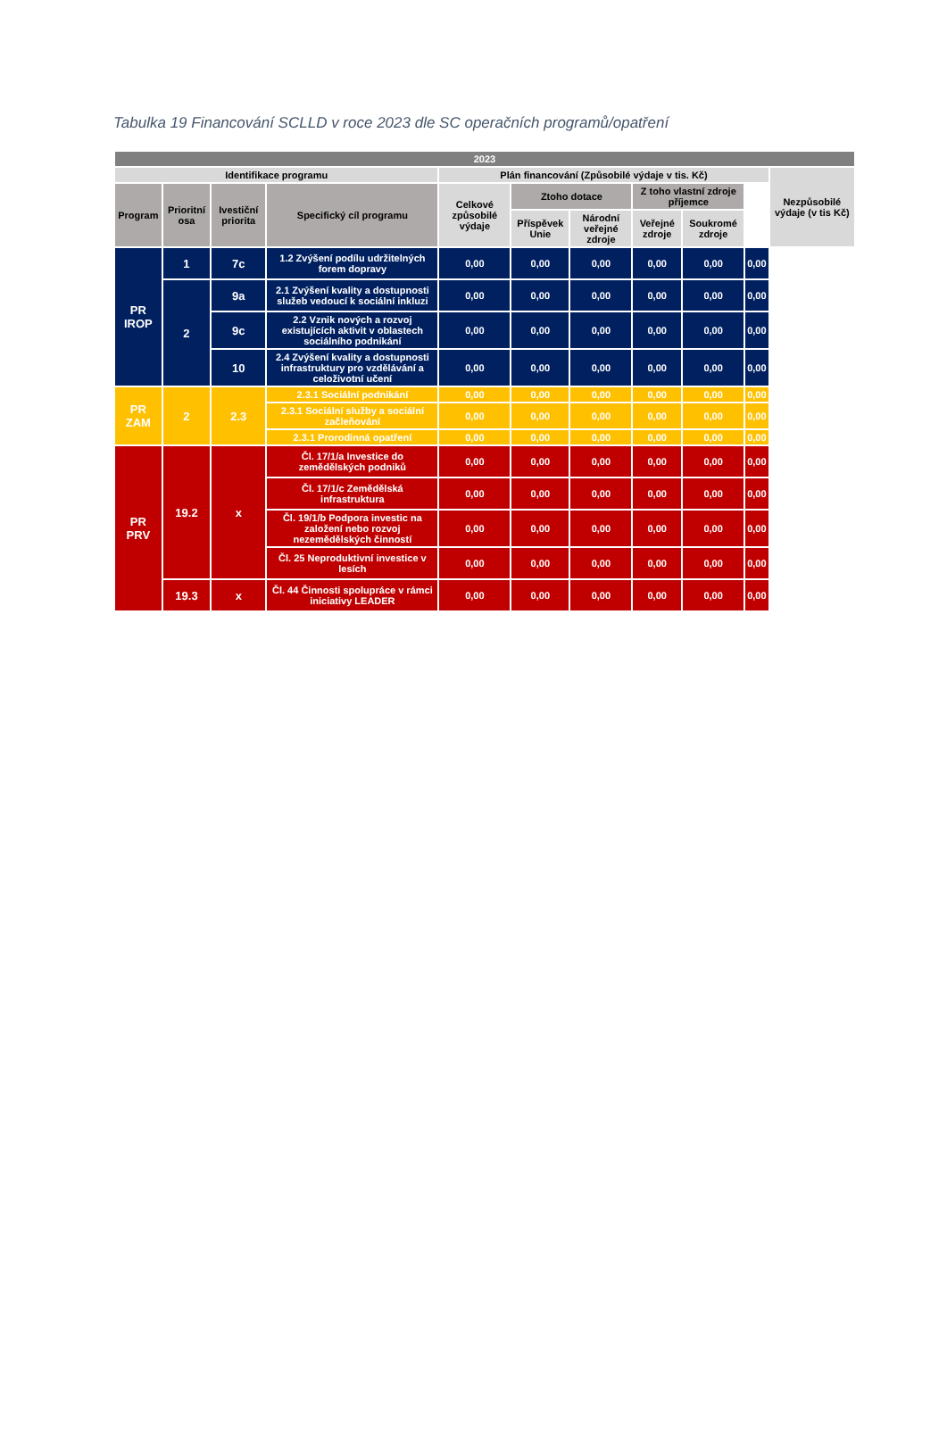Tabulka 19 Financování SCLLD v roce 2023 dle SC operačních programů/opatření
| 2023 | | | | | | | | | | |
| --- | --- | --- | --- | --- | --- | --- | --- | --- | --- | --- |
| Identifikace programu | | | | Plán financování (Způsobilé výdaje v tis. Kč) | | | | | | Nezpůsobilé výdaje (v tis Kč) |
| Program | Prioritní osa | Ivestiční priorita | Specifický cíl programu | Celkové způsobilé výdaje | Ztoho dotace | | Z toho vlastní zdroje příjemce | | | |
| | | | | | Příspěvek Unie | Národní veřejné zdroje | Veřejné zdroje | Soukromé zdroje | | |
| PR IROP | 1 | 7c | 1.2 Zvýšení podílu udržitelných forem dopravy | 0,00 | 0,00 | 0,00 | 0,00 | 0,00 | 0,00 | |
| | 2 | 9a | 2.1 Zvýšení kvality a dostupnosti služeb vedoucí k sociální inkluzi | 0,00 | 0,00 | 0,00 | 0,00 | 0,00 | 0,00 | |
| | | 9c | 2.2 Vznik nových a rozvoj existujících aktivit v oblastech sociálního podnikání | 0,00 | 0,00 | 0,00 | 0,00 | 0,00 | 0,00 | |
| | | 10 | 2.4 Zvýšení kvality a dostupnosti infrastruktury pro vzdělávání a celoživotní učení | 0,00 | 0,00 | 0,00 | 0,00 | 0,00 | 0,00 | |
| PR ZAM | 2 | 2.3 | 2.3.1 Sociální podnikání | 0,00 | 0,00 | 0,00 | 0,00 | 0,00 | 0,00 | |
| | | | 2.3.1 Sociální služby a sociální začleňování | 0,00 | 0,00 | 0,00 | 0,00 | 0,00 | 0,00 | |
| | | | 2.3.1 Prorodinná opatření | 0,00 | 0,00 | 0,00 | 0,00 | 0,00 | 0,00 | |
| PR PRV | 19.2 | x | Čl. 17/1/a Investice do zemědělských podniků | 0,00 | 0,00 | 0,00 | 0,00 | 0,00 | 0,00 | |
| | | | Čl. 17/1/c Zemědělská infrastruktura | 0,00 | 0,00 | 0,00 | 0,00 | 0,00 | 0,00 | |
| | | | Čl. 19/1/b Podpora investic na založení nebo rozvoj nezemědělských činností | 0,00 | 0,00 | 0,00 | 0,00 | 0,00 | 0,00 | |
| | | | Čl. 25 Neproduktivní investice v lesích | 0,00 | 0,00 | 0,00 | 0,00 | 0,00 | 0,00 | |
| | 19.3 | x | Čl. 44 Činnosti spolupráce v rámci iniciativy LEADER | 0,00 | 0,00 | 0,00 | 0,00 | 0,00 | 0,00 | |